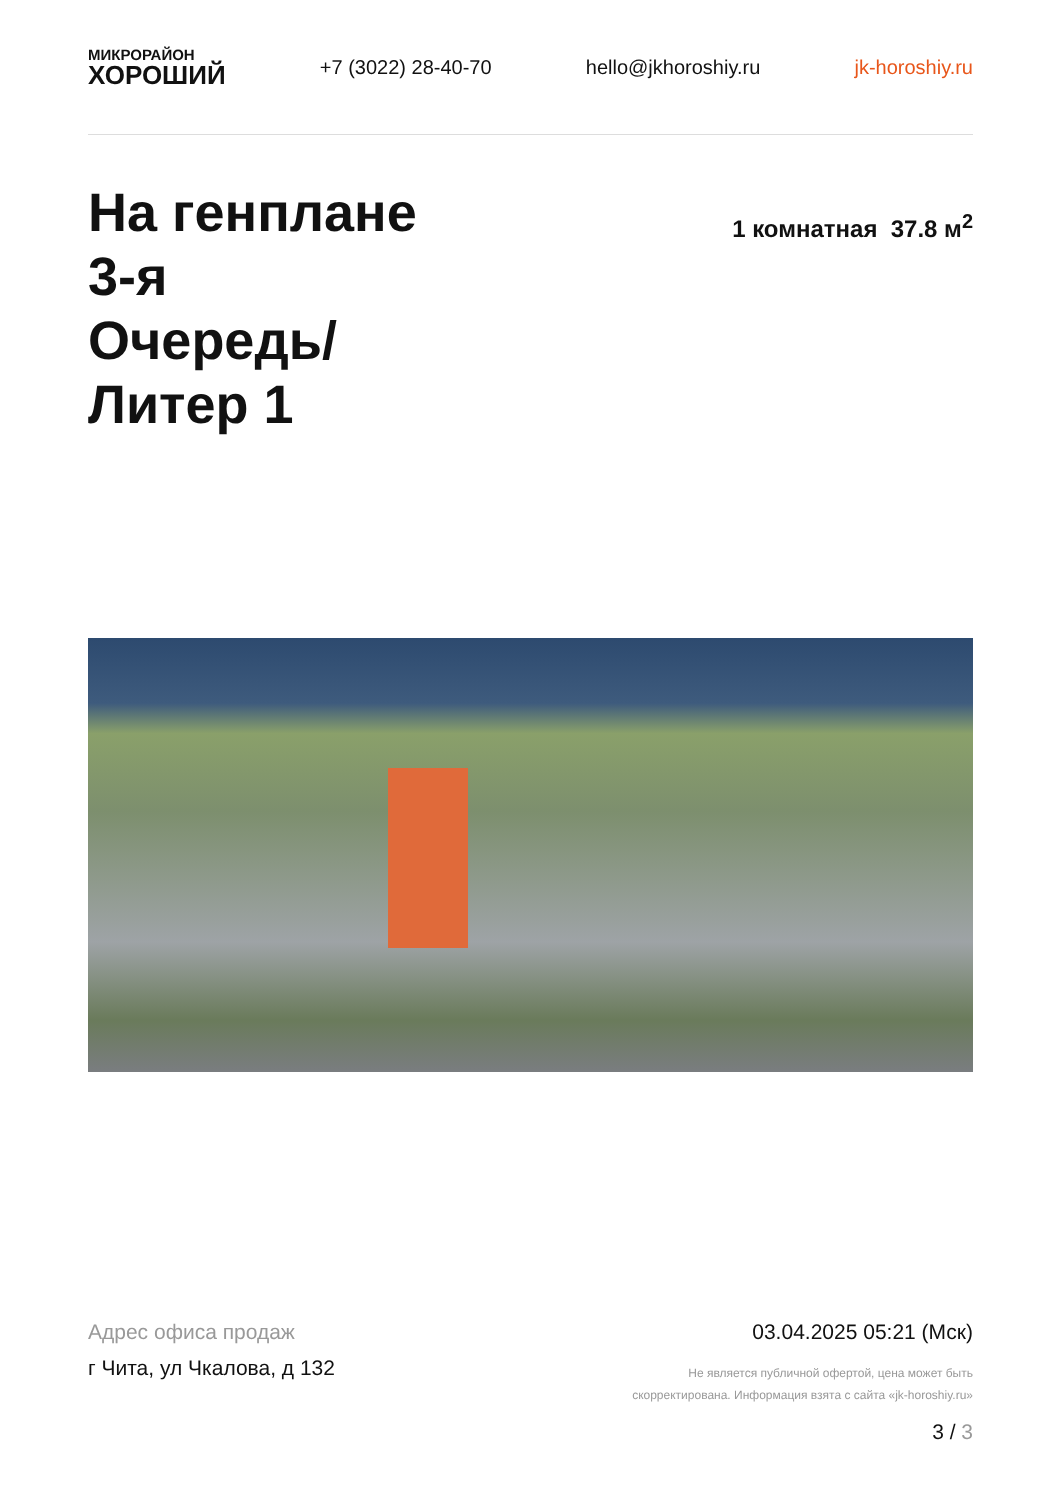МИКРОРАЙОН
ХОРОШИЙ
+7 (3022) 28-40-70 hello@jkhoroshiy.ru jk-horoshiy.ru
На генплане
3-я
Очередь/
Литер 1
1 комнатная 37.8 м<sup>2</sup>
Адрес офиса продаж
г Чита, ул Чкалова, д 132
03.04.2025 05:21 (Мск)
Не является публичной офертой, цена может быть
скорректирована. Информация взята с сайта «jk-horoshiy.ru»
3 / 3